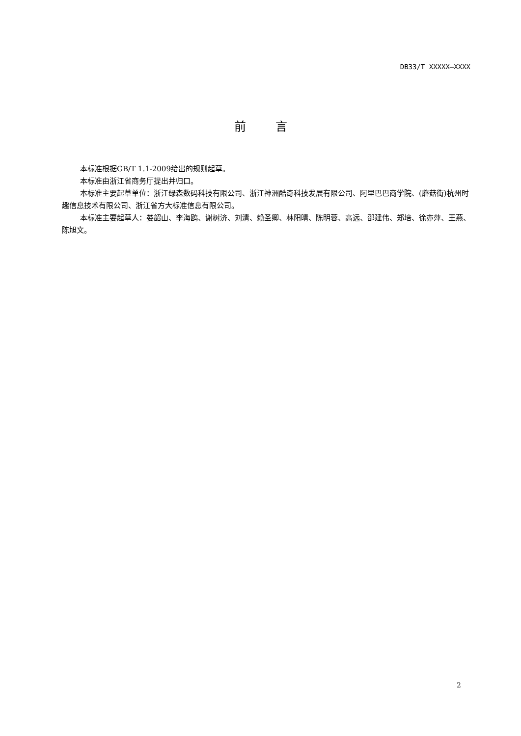DB33/T XXXXX—XXXX
前言
本标准根据GB/T 1.1-2009给出的规则起草。
本标准由浙江省商务厅提出并归口。
本标准主要起草单位：浙江绿森数码科技有限公司、浙江神洲酷奇科技发展有限公司、阿里巴巴商学院、(蘑菇街)杭州时趣信息技术有限公司、浙江省方大标准信息有限公司。
本标准主要起草人：娄韶山、李海鸥、谢树济、刘清、赖圣卿、林阳晴、陈明蓉、高远、邵建伟、郑培、徐亦萍、王燕、陈旭文。
2